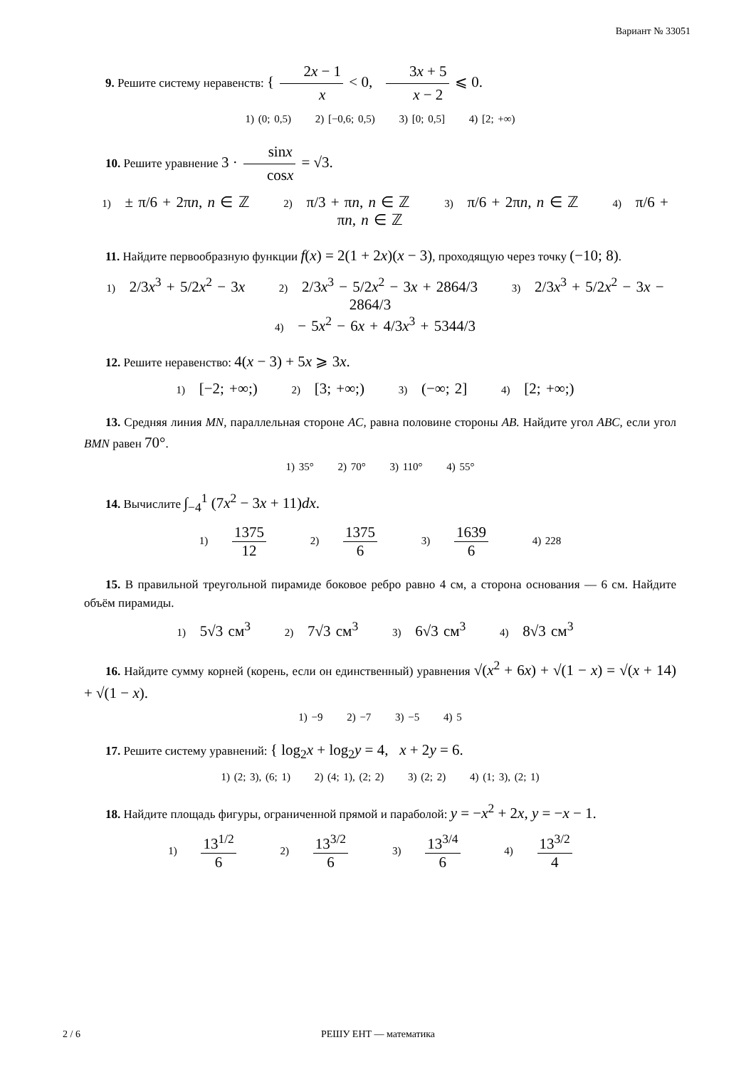Вариант № 33051
9. Решите систему неравенств: { 2x − 1 x < 0, 3x + 5 x − 2 ⩽ 0.
1) (0; 0,5) 2) [−0,6; 0,5) 3) [0; 0,5] 4) [2; +∞)
10. Решите уравнение 3 · sinx cosx = √3.
1) ± π/6 + 2πn, n ∈ ℤ 2) π/3 + πn, n ∈ ℤ 3) π/6 + 2πn, n ∈ ℤ 4) π/6 + πn, n ∈ ℤ
11. Найдите первообразную функции f(x) = 2(1 + 2x)(x − 3), проходящую через точку (−10; 8).
1) 2/3x<sup>3</sup> + 5/2x<sup>2</sup> − 3x 2) 2/3x<sup>3</sup> − 5/2x<sup>2</sup> − 3x + 2864/3 3) 2/3x<sup>3</sup> + 5/2x<sup>2</sup> − 3x − 2864/3
4) − 5x<sup>2</sup> − 6x + 4/3x<sup>3</sup> + 5344/3
12. Решите неравенство: 4(x − 3) + 5x ⩾ 3x.
1) [−2; +∞;) 2) [3; +∞;) 3) (−∞; 2] 4) [2; +∞;)
13. Средняя линия MN, параллельная стороне AC, равна половине стороны AB. Найдите угол ABC, если угол BMN равен 70°.
1) 35° 2) 70° 3) 110° 4) 55°
14. Вычислите ∫<sub>−4</sub><sup>1</sup> (7x<sup>2</sup> − 3x + 11)dx.
1) 1375 12 2) 1375 6 3) 1639 6 4) 228
15. В правильной треугольной пирамиде боковое ребро равно 4 см, а сторона основания — 6 см. Найдите объём пирамиды.
1) 5√3 см<sup>3</sup> 2) 7√3 см<sup>3</sup> 3) 6√3 см<sup>3</sup> 4) 8√3 см<sup>3</sup>
16. Найдите сумму корней (корень, если он единственный) уравнения √(x<sup>2</sup> + 6x) + √(1 − x) = √(x + 14) + √(1 − x).
1) −9 2) −7 3) −5 4) 5
17. Решите систему уравнений: { log<sub>2</sub>x + log<sub>2</sub>y = 4, x + 2y = 6.
1) (2; 3), (6; 1) 2) (4; 1), (2; 2) 3) (2; 2) 4) (1; 3), (2; 1)
18. Найдите площадь фигуры, ограниченной прямой и параболой: y = −x<sup>2</sup> + 2x, y = −x − 1.
1) 13<sup>1/2</sup> 6 2) 13<sup>3/2</sup> 6 3) 13<sup>3/4</sup> 6 4) 13<sup>3/2</sup> 4
2 / 6 РЕШУ ЕНТ — математика